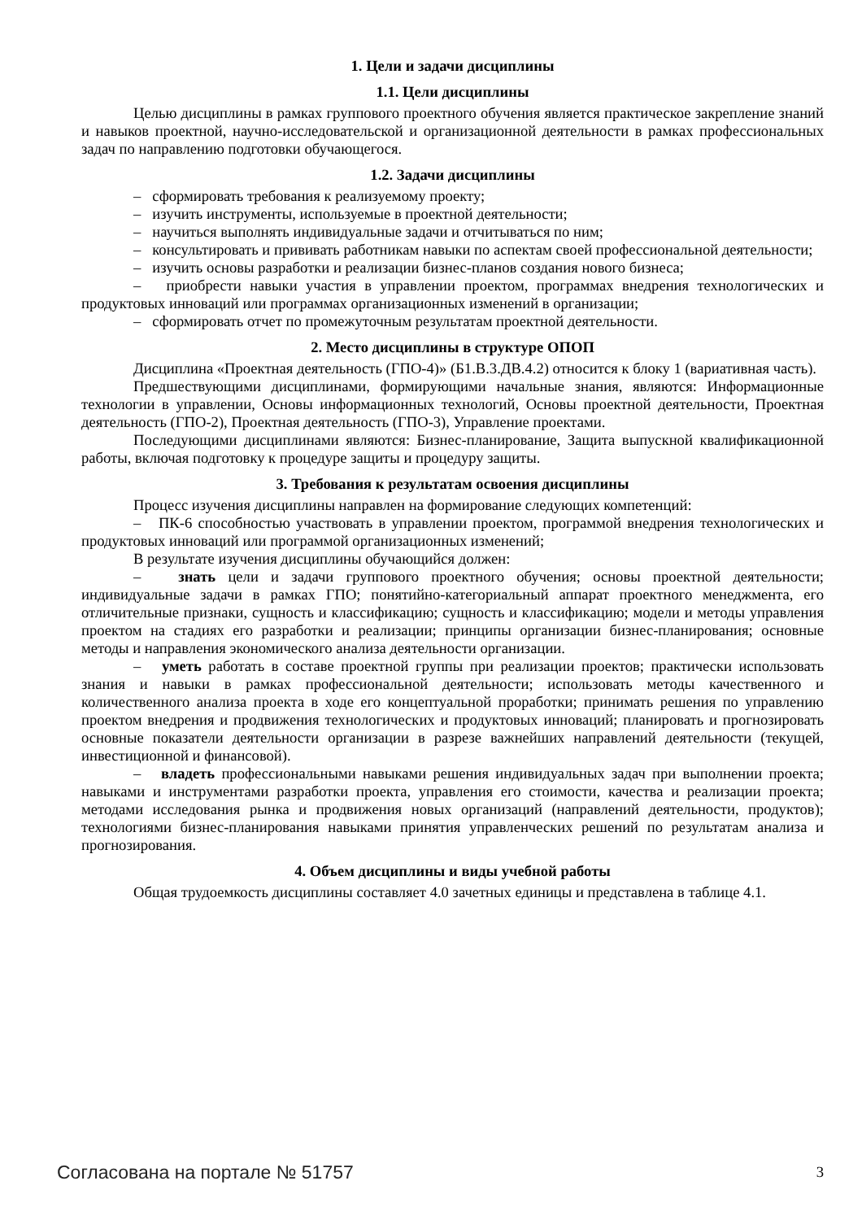1. Цели и задачи дисциплины
1.1. Цели дисциплины
Целью дисциплины в рамках группового проектного обучения является практическое закрепление знаний и навыков проектной, научно-исследовательской и организационной деятельности в рамках профессиональных задач по направлению подготовки обучающегося.
1.2. Задачи дисциплины
– сформировать требования к реализуемому проекту;
– изучить инструменты, используемые в проектной деятельности;
– научиться выполнять индивидуальные задачи и отчитываться по ним;
– консультировать и прививать работникам навыки по аспектам своей профессиональной деятельности;
– изучить основы разработки и реализации бизнес-планов создания нового бизнеса;
– приобрести навыки участия в управлении проектом, программах внедрения технологических и продуктовых инноваций или программах организационных изменений в организации;
– сформировать отчет по промежуточным результатам проектной деятельности.
2. Место дисциплины в структуре ОПОП
Дисциплина «Проектная деятельность (ГПО-4)» (Б1.В.3.ДВ.4.2) относится к блоку 1 (вариативная часть).
Предшествующими дисциплинами, формирующими начальные знания, являются: Информационные технологии в управлении, Основы информационных технологий, Основы проектной деятельности, Проектная деятельность (ГПО-2), Проектная деятельность (ГПО-3), Управление проектами.
Последующими дисциплинами являются: Бизнес-планирование, Защита выпускной квалификационной работы, включая подготовку к процедуре защиты и процедуру защиты.
3. Требования к результатам освоения дисциплины
Процесс изучения дисциплины направлен на формирование следующих компетенций:
– ПК-6 способностью участвовать в управлении проектом, программой внедрения технологических и продуктовых инноваций или программой организационных изменений;
В результате изучения дисциплины обучающийся должен:
– знать цели и задачи группового проектного обучения; основы проектной деятельности; индивидуальные задачи в рамках ГПО; понятийно-категориальный аппарат проектного менеджмента, его отличительные признаки, сущность и классификацию; сущность и классификацию; модели и методы управления проектом на стадиях его разработки и реализации; принципы организации бизнес-планирования; основные методы и направления экономического анализа деятельности организации.
– уметь работать в составе проектной группы при реализации проектов; практически использовать знания и навыки в рамках профессиональной деятельности; использовать методы качественного и количественного анализа проекта в ходе его концептуальной проработки; принимать решения по управлению проектом внедрения и продвижения технологических и продуктовых инноваций; планировать и прогнозировать основные показатели деятельности организации в разрезе важнейших направлений деятельности (текущей, инвестиционной и финансовой).
– владеть профессиональными навыками решения индивидуальных задач при выполнении проекта; навыками и инструментами разработки проекта, управления его стоимости, качества и реализации проекта; методами исследования рынка и продвижения новых организаций (направлений деятельности, продуктов); технологиями бизнес-планирования навыками принятия управленческих решений по результатам анализа и прогнозирования.
4. Объем дисциплины и виды учебной работы
Общая трудоемкость дисциплины составляет 4.0 зачетных единицы и представлена в таблице 4.1.
Согласована на портале № 51757 3